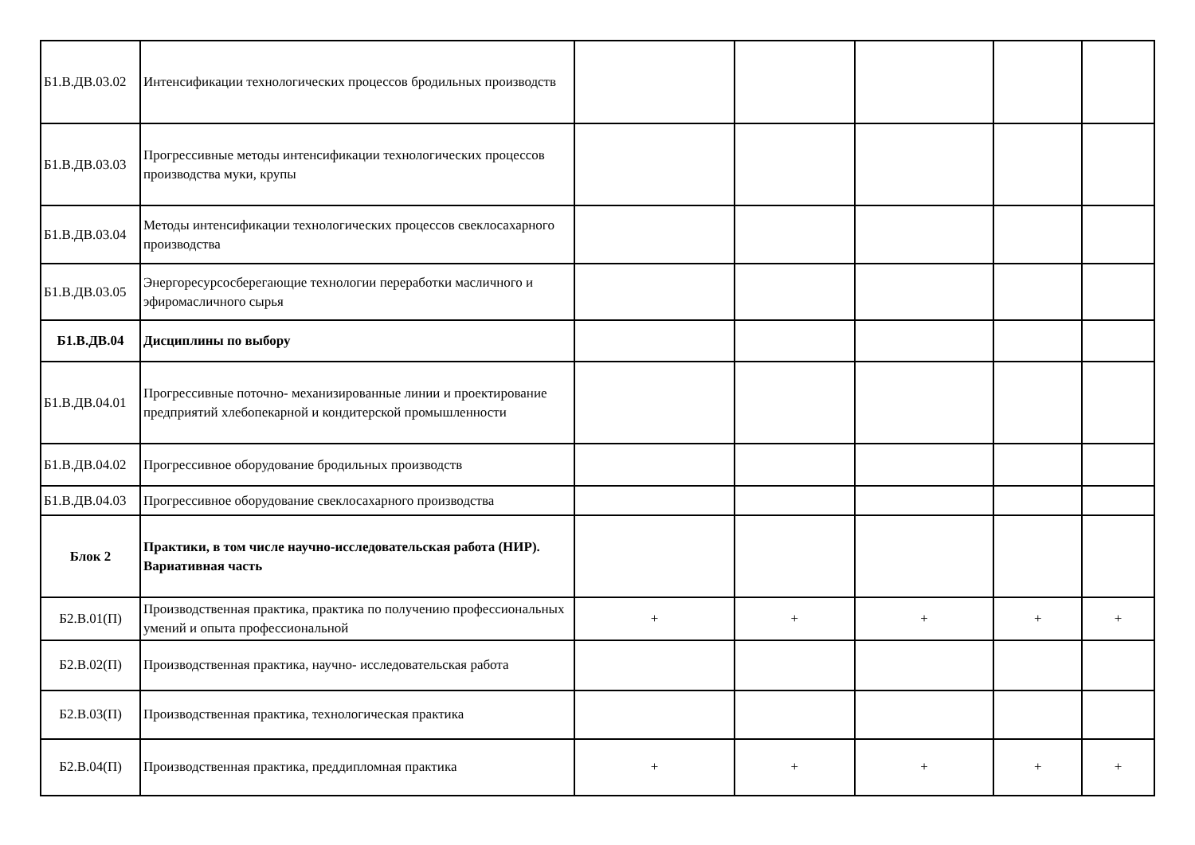| Б1.В.ДВ.03.02 | Интенсификации технологических процессов бродильных производств | | | | | |
| Б1.В.ДВ.03.03 | Прогрессивные методы интенсификации технологических процессов производства муки, крупы | | | | | |
| Б1.В.ДВ.03.04 | Методы интенсификации технологических процессов свеклосахарного производства | | | | | |
| Б1.В.ДВ.03.05 | Энергоресурсосберегающие технологии переработки масличного и эфиромасличного сырья | | | | | |
| Б1.В.ДВ.04 | Дисциплины по выбору | | | | | |
| Б1.В.ДВ.04.01 | Прогрессивные поточно- механизированные линии и проектирование предприятий хлебопекарной и кондитерской промышленности | | | | | |
| Б1.В.ДВ.04.02 | Прогрессивное оборудование бродильных производств | | | | | |
| Б1.В.ДВ.04.03 | Прогрессивное оборудование свеклосахарного производства | | | | | |
| Блок 2 | Практики, в том числе научно-исследовательская работа (НИР). Вариативная часть | | | | | |
| Б2.В.01(П) | Производственная практика, практика по получению профессиональных умений и опыта профессиональной | + | + | + | + | + |
| Б2.В.02(П) | Производственная практика, научно- исследовательская работа | | | | | |
| Б2.В.03(П) | Производственная практика, технологическая практика | | | | | |
| Б2.В.04(П) | Производственная практика, преддипломная практика | + | + | + | + | + |